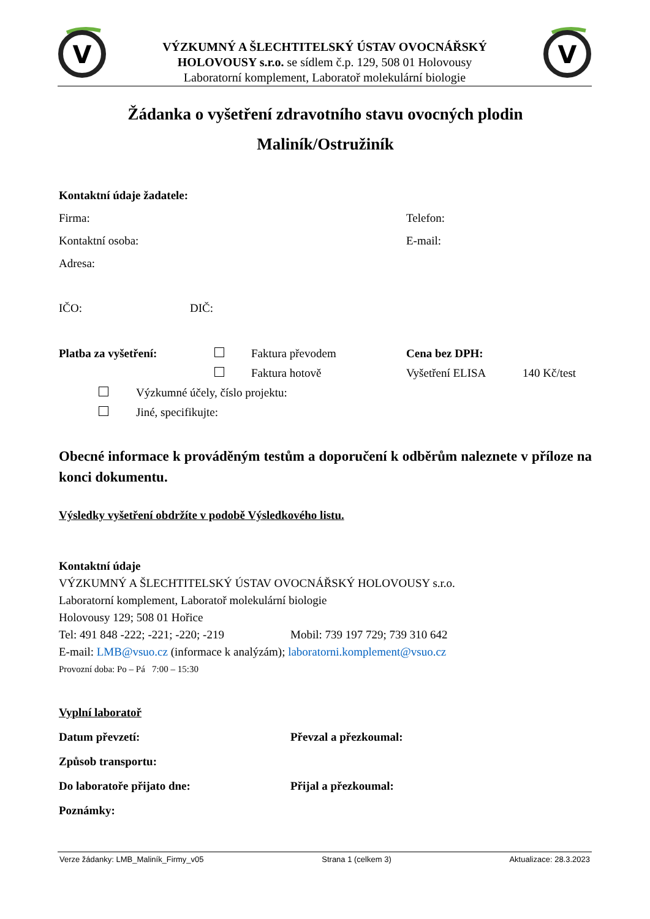V
V
VÝZKUMNÝ A ŠLECHTITELSKÝ ÚSTAV OVOCNÁŘSKÝ
HOLOVOUSY s.r.o. se sídlem č.p. 129, 508 01 Holovousy
Laboratorní komplement, Laboratoř molekulární biologie
Žádanka o vyšetření zdravotního stavu ovocných plodin
Maliník/Ostružiník
Kontaktní údaje žadatele:
Firma: Telefon:
Kontaktní osoba: E-mail:
Adresa:
IČO: DIČ:
Platba za vyšetření: Faktura převodem Cena bez DPH:
Faktura hotově Vyšetření ELISA 140 Kč/test
Výzkumné účely, číslo projektu:
Jiné, specifikujte:
Obecné informace k prováděným testům a doporučení k odběrům naleznete v příloze na konci dokumentu.
Výsledky vyšetření obdržíte v podobě Výsledkového listu.
Kontaktní údaje
VÝZKUMNÝ A ŠLECHTITELSKÝ ÚSTAV OVOCNÁŘSKÝ HOLOVOUSY s.r.o.
Laboratorní komplement, Laboratoř molekulární biologie
Holovousy 129; 508 01 Hořice
Tel: 491 848 -222; -221; -220; -219 Mobil: 739 197 729; 739 310 642
E-mail: LMB@vsuo.cz (informace k analýzám); laboratorni.komplement@vsuo.cz
Provozní doba: Po – Pá 7:00 – 15:30
Vyplní laboratoř
Datum převzetí: Převzal a přezkoumal:
Způsob transportu:
Do laboratoře přijato dne: Přijal a přezkoumal:
Poznámky:
Verze žádanky: LMB_Maliník_Firmy_v05 Strana 1 (celkem 3) Aktualizace: 28.3.2023